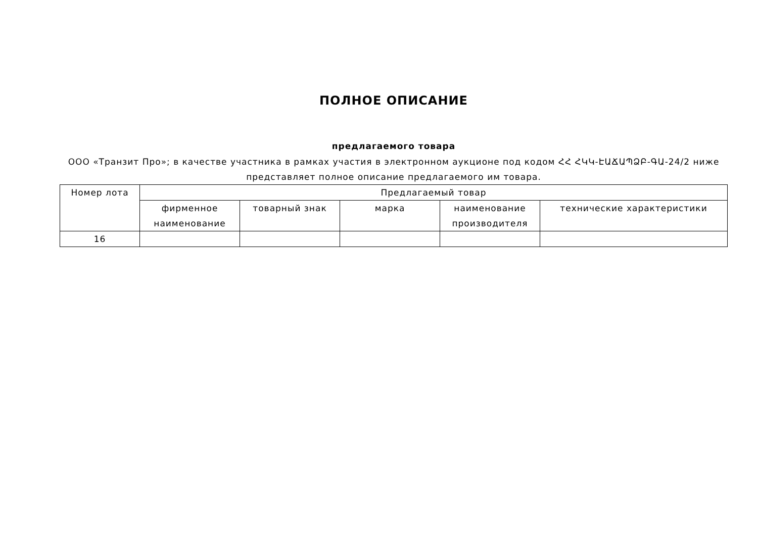ПОЛНОЕ ОПИСАНИЕ
предлагаемого товара
ООО «Транзит Про»; в качестве участника в рамках участия в электронном аукционе под кодом ՀՀ ՀԿԿ-ԷԱՃԱՊՁԲ-ԳԱ-24/2 ниже представляет полное описание предлагаемого им товара.
| Номер лота | Предлагаемый товар | | | | |
| --- | --- | --- | --- | --- | --- |
| | фирменное наименование | товарный знак | марка | наименование производителя | технические характеристики |
| 16 | | | | | |